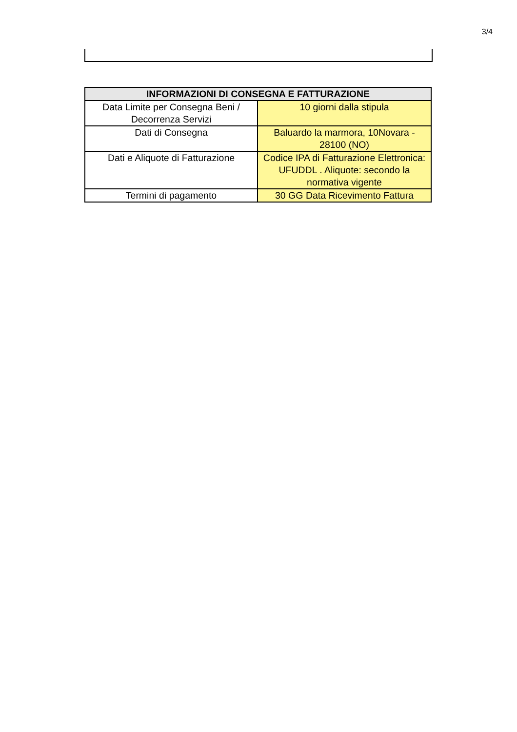3/4
| INFORMAZIONI DI CONSEGNA E FATTURAZIONE | |
| --- | --- |
| Data Limite per Consegna Beni / Decorrenza Servizi | 10 giorni dalla stipula |
| Dati di Consegna | Baluardo la marmora, 10Novara - 28100 (NO) |
| Dati e Aliquote di Fatturazione | Codice IPA di Fatturazione Elettronica: UFUDDL . Aliquote: secondo la normativa vigente |
| Termini di pagamento | 30 GG Data Ricevimento Fattura |